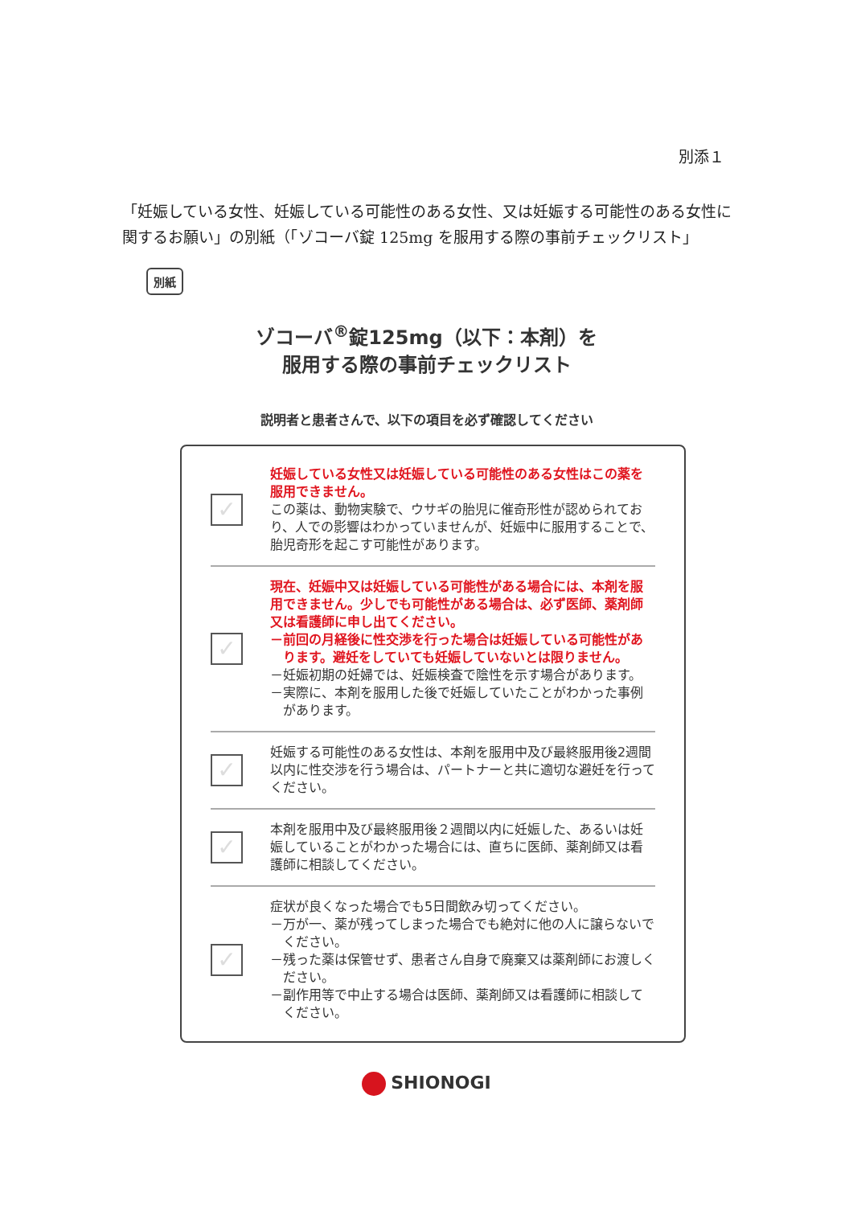別添１
「妊娠している女性、妊娠している可能性のある女性、又は妊娠する可能性のある女性に関するお願い」の別紙（「ゾコーバ錠 125mg を服用する際の事前チェックリスト」
別紙
ゾコーバ<sup>®</sup>錠125mg（以下：本剤）を
服用する際の事前チェックリスト
説明者と患者さんで、以下の項目を必ず確認してください
✓
妊娠している女性又は妊娠している可能性のある女性はこの薬を服用できません。
この薬は、動物実験で、ウサギの胎児に催奇形性が認められており、人での影響はわかっていませんが、妊娠中に服用することで、胎児奇形を起こす可能性があります。
✓
現在、妊娠中又は妊娠している可能性がある場合には、本剤を服用できません。少しでも可能性がある場合は、必ず医師、薬剤師又は看護師に申し出てください。
－前回の月経後に性交渉を行った場合は妊娠している可能性があります。避妊をしていても妊娠していないとは限りません。
－妊娠初期の妊婦では、妊娠検査で陰性を示す場合があります。
－実際に、本剤を服用した後で妊娠していたことがわかった事例があります。
✓
妊娠する可能性のある女性は、本剤を服用中及び最終服用後2週間以内に性交渉を行う場合は、パートナーと共に適切な避妊を行ってください。
✓
本剤を服用中及び最終服用後２週間以内に妊娠した、あるいは妊娠していることがわかった場合には、直ちに医師、薬剤師又は看護師に相談してください。
✓
症状が良くなった場合でも5日間飲み切ってください。
－万が一、薬が残ってしまった場合でも絶対に他の人に譲らないでください。
－残った薬は保管せず、患者さん自身で廃棄又は薬剤師にお渡しください。
－副作用等で中止する場合は医師、薬剤師又は看護師に相談してください。
SHIONOGI